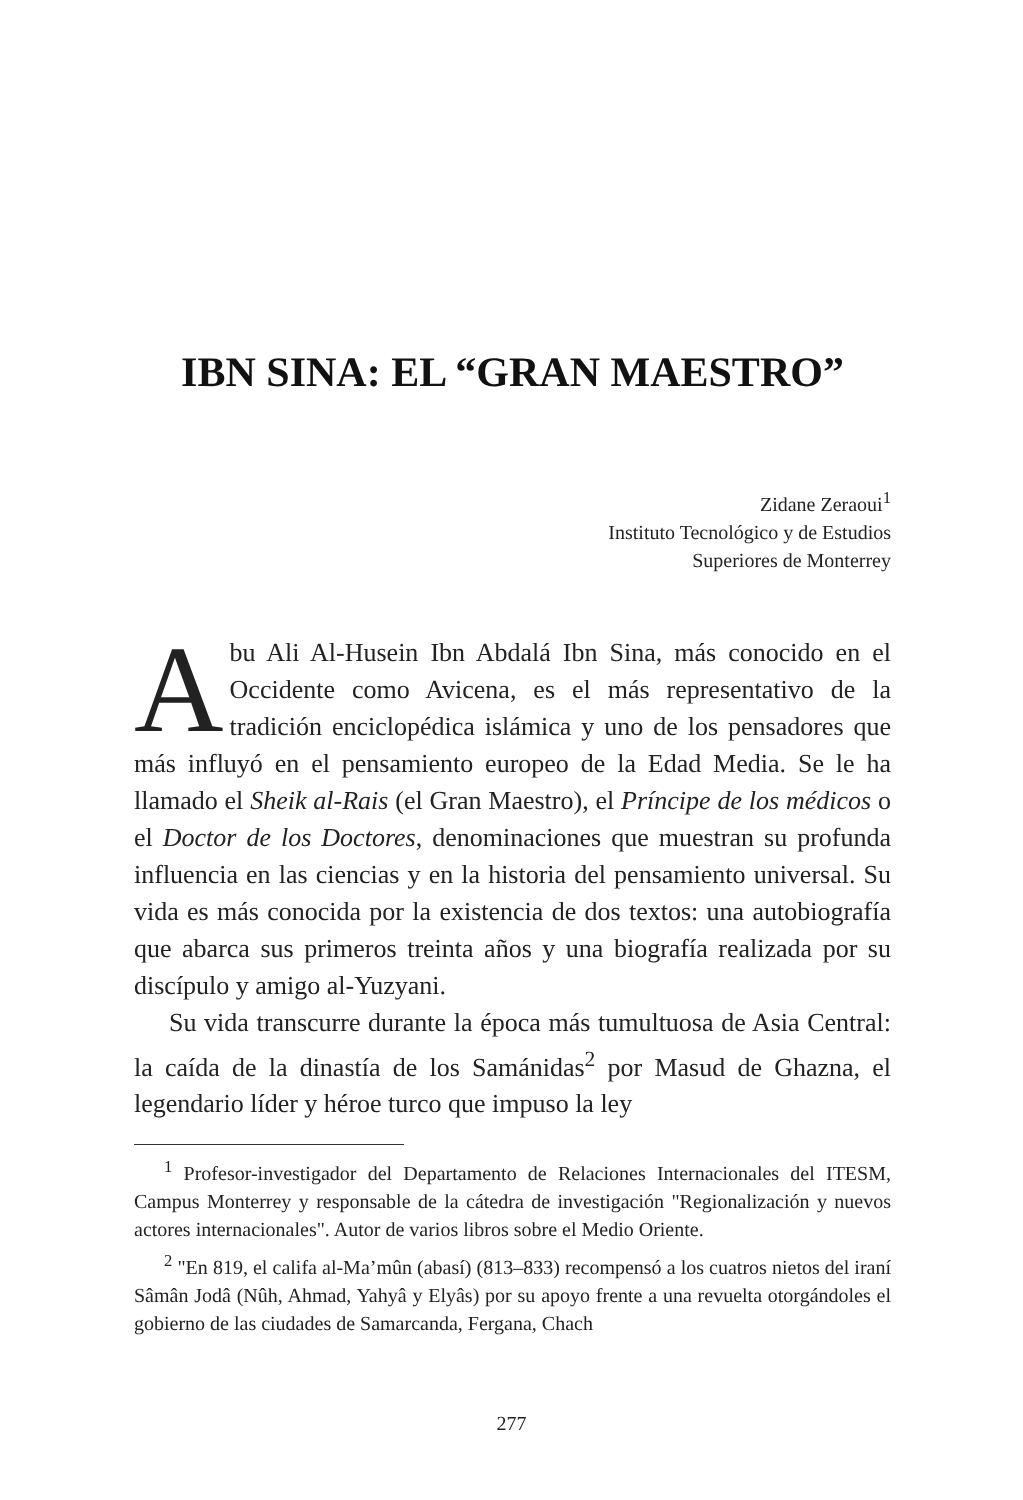IBN SINA: EL “GRAN MAESTRO”
Zidane Zeraoui<sup>1</sup>
Instituto Tecnológico y de Estudios
Superiores de Monterrey
Abu Ali Al-Husein Ibn Abdalá Ibn Sina, más conocido en el Occidente como Avicena, es el más representativo de la tradición enciclopédica islámica y uno de los pensadores que más influyó en el pensamiento europeo de la Edad Media. Se le ha llamado el Sheik al-Rais (el Gran Maestro), el Príncipe de los médicos o el Doctor de los Doctores, denominaciones que muestran su profunda influencia en las ciencias y en la historia del pensamiento universal. Su vida es más conocida por la existencia de dos textos: una autobiografía que abarca sus primeros treinta años y una biografía realizada por su discípulo y amigo al-Yuzyani.
Su vida transcurre durante la época más tumultuosa de Asia Central: la caída de la dinastía de los Samánidas<sup>2</sup> por Masud de Ghazna, el legendario líder y héroe turco que impuso la ley
<sup>1</sup> Profesor-investigador del Departamento de Relaciones Internacionales del ITESM, Campus Monterrey y responsable de la cátedra de investigación "Regionalización y nuevos actores internacionales". Autor de varios libros sobre el Medio Oriente.
<sup>2</sup> "En 819, el califa al-Ma’mûn (abasí) (813–833) recompensó a los cuatros nietos del iraní Sâmân Jodâ (Nûh, Ahmad, Yahyâ y Elyâs) por su apoyo frente a una revuelta otorgándoles el gobierno de las ciudades de Samarcanda, Fergana, Chach
277